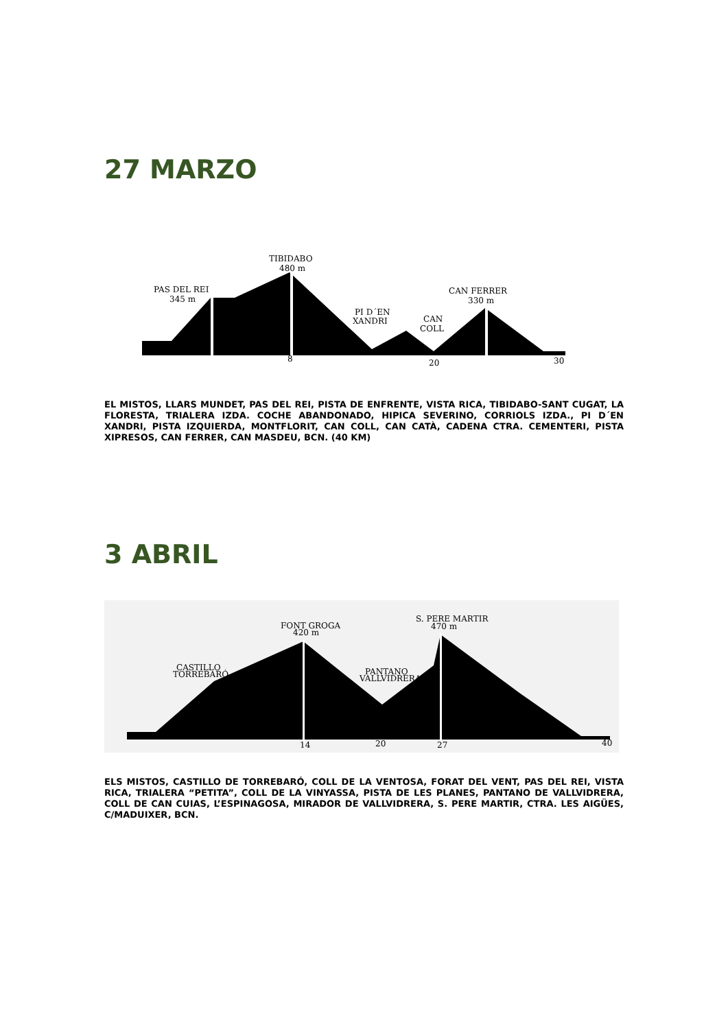27 MARZO
TIBIDABO
480 m
PAS DEL REI
345 m
PI D´EN
XANDRI
CAN
COLL
CAN FERRER
330 m
8
20
30
EL MISTOS, LLARS MUNDET, PAS DEL REI, PISTA DE ENFRENTE, VISTA RICA, TIBIDABO-SANT CUGAT, LA FLORESTA, TRIALERA IZDA. COCHE ABANDONADO, HIPICA SEVERINO, CORRIOLS IZDA., PI D´EN XANDRI, PISTA IZQUIERDA, MONTFLORIT, CAN COLL, CAN CATÀ, CADENA CTRA. CEMENTERI, PISTA XIPRESOS, CAN FERRER, CAN MASDEU, BCN. (40 KM)
3 ABRIL
FONT GROGA
420 m
S. PERE MARTIR
470 m
CASTILLO
TORREBARÓ
PANTANO
VALLVIDRERA
14
20
27
40
ELS MISTOS, CASTILLO DE TORREBARÓ, COLL DE LA VENTOSA, FORAT DEL VENT, PAS DEL REI, VISTA RICA, TRIALERA “PETITA”, COLL DE LA VINYASSA, PISTA DE LES PLANES, PANTANO DE VALLVIDRERA, COLL DE CAN CUIAS, L’ESPINAGOSA, MIRADOR DE VALLVIDRERA, S. PERE MARTIR, CTRA. LES AIGÜES, C/MADUIXER, BCN.